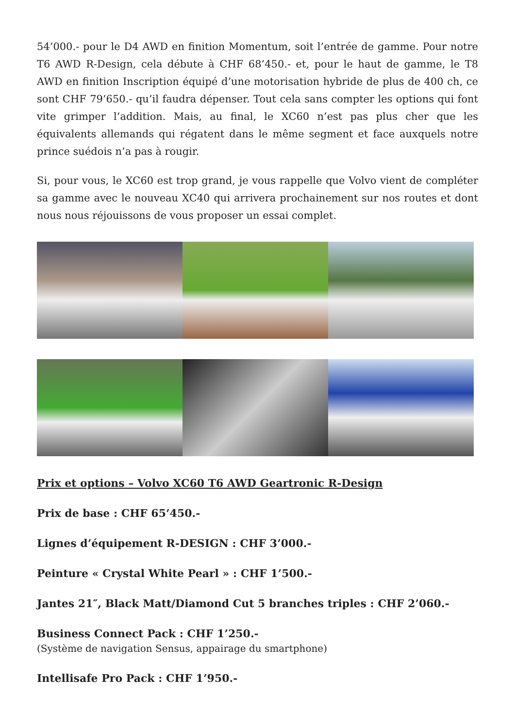54’000.- pour le D4 AWD en finition Momentum, soit l’entrée de gamme. Pour notre T6 AWD R-Design, cela débute à CHF 68’450.- et, pour le haut de gamme, le T8 AWD en finition Inscription équipé d’une motorisation hybride de plus de 400 ch, ce sont CHF 79’650.- qu’il faudra dépenser. Tout cela sans compter les options qui font vite grimper l’addition. Mais, au final, le XC60 n’est pas plus cher que les équivalents allemands qui régatent dans le même segment et face auxquels notre prince suédois n’a pas à rougir.
Si, pour vous, le XC60 est trop grand, je vous rappelle que Volvo vient de compléter sa gamme avec le nouveau XC40 qui arrivera prochainement sur nos routes et dont nous nous réjouissons de vous proposer un essai complet.
Prix et options – Volvo XC60 T6 AWD Geartronic R-Design
Prix de base : CHF 65’450.-
Lignes d’équipement R-DESIGN : CHF 3’000.-
Peinture « Crystal White Pearl » : CHF 1’500.-
Jantes 21″, Black Matt/Diamond Cut 5 branches triples : CHF 2’060.-
Business Connect Pack : CHF 1’250.-
(Système de navigation Sensus, appairage du smartphone)
Intellisafe Pro Pack : CHF 1’950.-